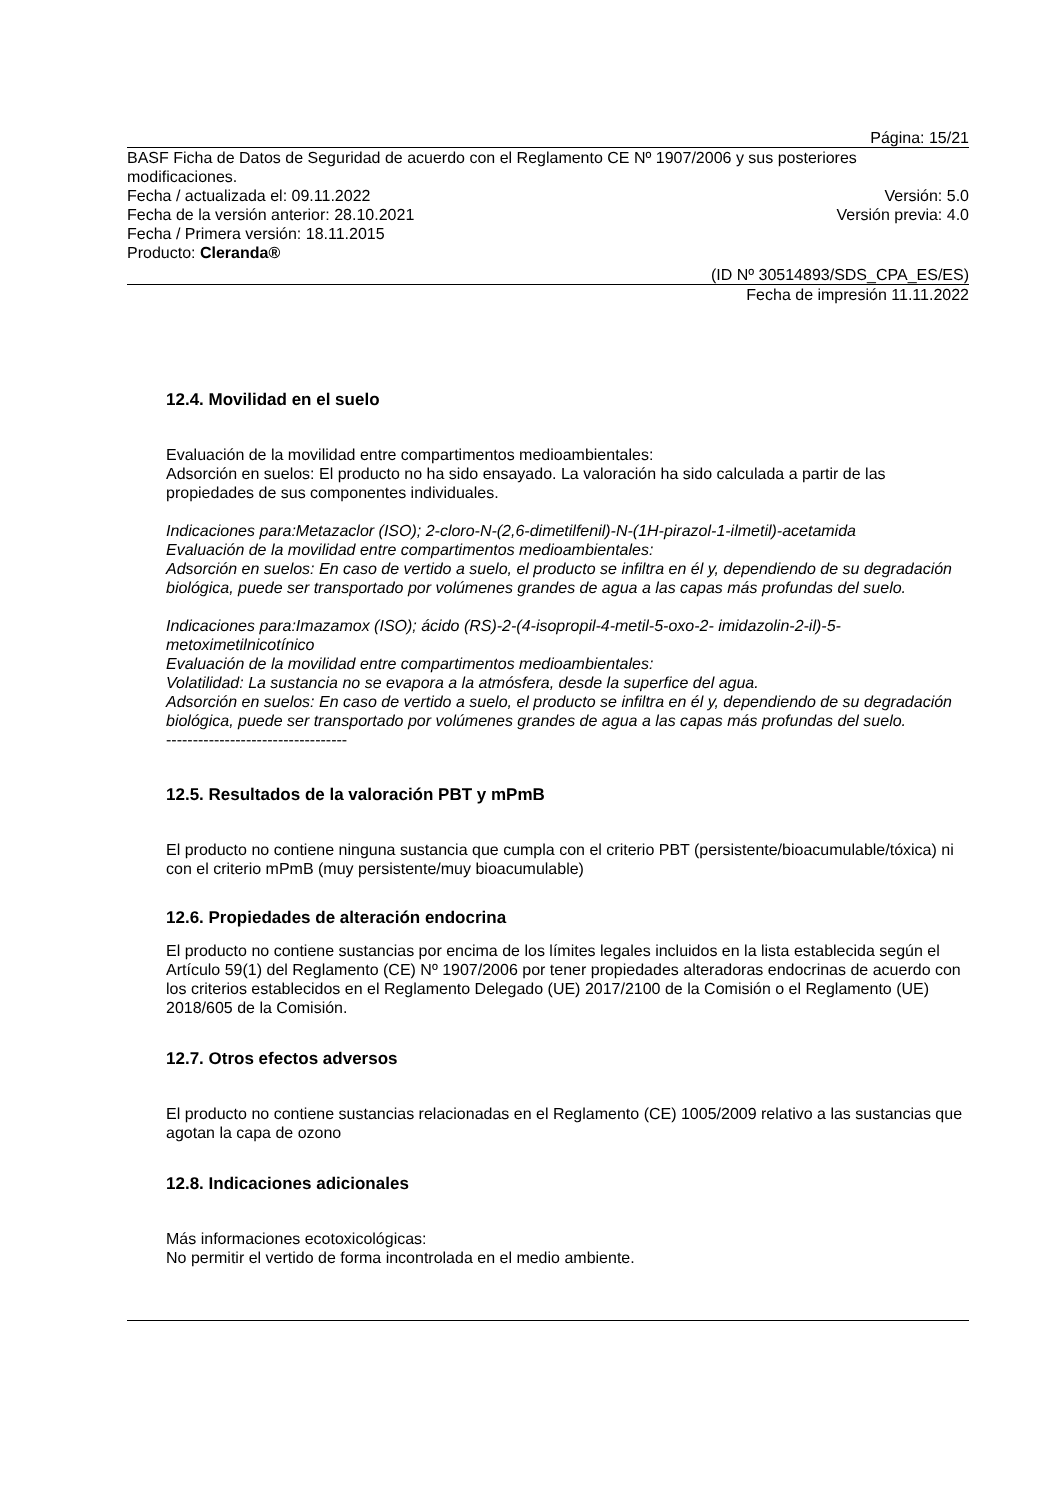Página: 15/21
BASF Ficha de Datos de Seguridad de acuerdo con el Reglamento CE Nº 1907/2006 y sus posteriores modificaciones.
Fecha / actualizada el: 09.11.2022 Versión: 5.0
Fecha de la versión anterior: 28.10.2021 Versión previa: 4.0
Fecha / Primera versión: 18.11.2015
Producto: Cleranda®
(ID Nº 30514893/SDS_CPA_ES/ES)
Fecha de impresión 11.11.2022
12.4. Movilidad en el suelo
Evaluación de la movilidad entre compartimentos medioambientales:
Adsorción en suelos: El producto no ha sido ensayado. La valoración ha sido calculada a partir de las propiedades de sus componentes individuales.
Indicaciones para:Metazaclor (ISO); 2-cloro-N-(2,6-dimetilfenil)-N-(1H-pirazol-1-ilmetil)-acetamida
Evaluación de la movilidad entre compartimentos medioambientales:
Adsorción en suelos: En caso de vertido a suelo, el producto se infiltra en él y, dependiendo de su degradación biológica, puede ser transportado por volúmenes grandes de agua a las capas más profundas del suelo.
Indicaciones para:Imazamox (ISO); ácido (RS)-2-(4-isopropil-4-metil-5-oxo-2- imidazolin-2-il)-5-metoximetilnicotínico
Evaluación de la movilidad entre compartimentos medioambientales:
Volatilidad: La sustancia no se evapora a la atmósfera, desde la superfice del agua.
Adsorción en suelos: En caso de vertido a suelo, el producto se infiltra en él y, dependiendo de su degradación biológica, puede ser transportado por volúmenes grandes de agua a las capas más profundas del suelo.
----------------------------------
12.5. Resultados de la valoración PBT y mPmB
El producto no contiene ninguna sustancia que cumpla con el criterio PBT (persistente/bioacumulable/tóxica) ni con el criterio mPmB (muy persistente/muy bioacumulable)
12.6. Propiedades de alteración endocrina
El producto no contiene sustancias por encima de los límites legales incluidos en la lista establecida según el Artículo 59(1) del Reglamento (CE) Nº 1907/2006 por tener propiedades alteradoras endocrinas de acuerdo con los criterios establecidos en el Reglamento Delegado (UE) 2017/2100 de la Comisión o el Reglamento (UE) 2018/605 de la Comisión.
12.7. Otros efectos adversos
El producto no contiene sustancias relacionadas en el Reglamento (CE) 1005/2009 relativo a las sustancias que agotan la capa de ozono
12.8. Indicaciones adicionales
Más informaciones ecotoxicológicas:
No permitir el vertido de forma incontrolada en el medio ambiente.